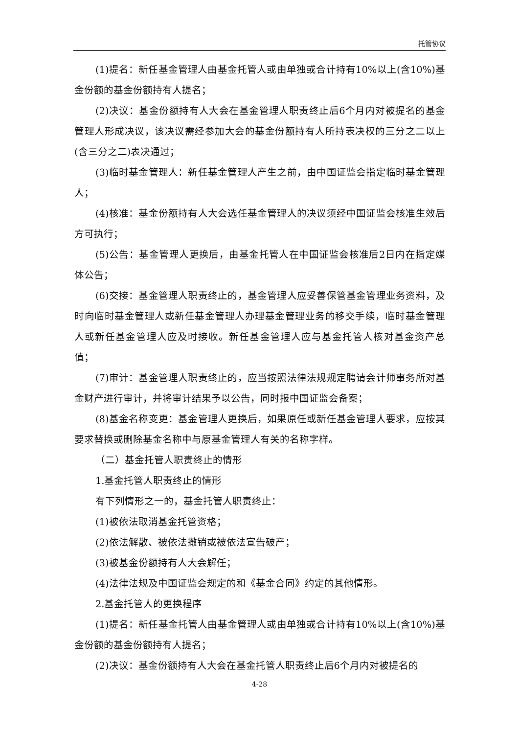托管协议
(1)提名：新任基金管理人由基金托管人或由单独或合计持有10%以上(含10%)基金份额的基金份额持有人提名；
(2)决议：基金份额持有人大会在基金管理人职责终止后6个月内对被提名的基金管理人形成决议，该决议需经参加大会的基金份额持有人所持表决权的三分之二以上(含三分之二)表决通过；
(3)临时基金管理人：新任基金管理人产生之前，由中国证监会指定临时基金管理人；
(4)核准：基金份额持有人大会选任基金管理人的决议须经中国证监会核准生效后方可执行；
(5)公告：基金管理人更换后，由基金托管人在中国证监会核准后2日内在指定媒体公告；
(6)交接：基金管理人职责终止的，基金管理人应妥善保管基金管理业务资料，及时向临时基金管理人或新任基金管理人办理基金管理业务的移交手续，临时基金管理人或新任基金管理人应及时接收。新任基金管理人应与基金托管人核对基金资产总值；
(7)审计：基金管理人职责终止的，应当按照法律法规规定聘请会计师事务所对基金财产进行审计，并将审计结果予以公告，同时报中国证监会备案；
(8)基金名称变更：基金管理人更换后，如果原任或新任基金管理人要求，应按其要求替换或删除基金名称中与原基金管理人有关的名称字样。
（二）基金托管人职责终止的情形
1.基金托管人职责终止的情形
有下列情形之一的，基金托管人职责终止：
(1)被依法取消基金托管资格；
(2)依法解散、被依法撤销或被依法宣告破产；
(3)被基金份额持有人大会解任；
(4)法律法规及中国证监会规定的和《基金合同》约定的其他情形。
2.基金托管人的更换程序
(1)提名：新任基金托管人由基金管理人或由单独或合计持有10%以上(含10%)基金份额的基金份额持有人提名；
(2)决议：基金份额持有人大会在基金托管人职责终止后6个月内对被提名的
4-28